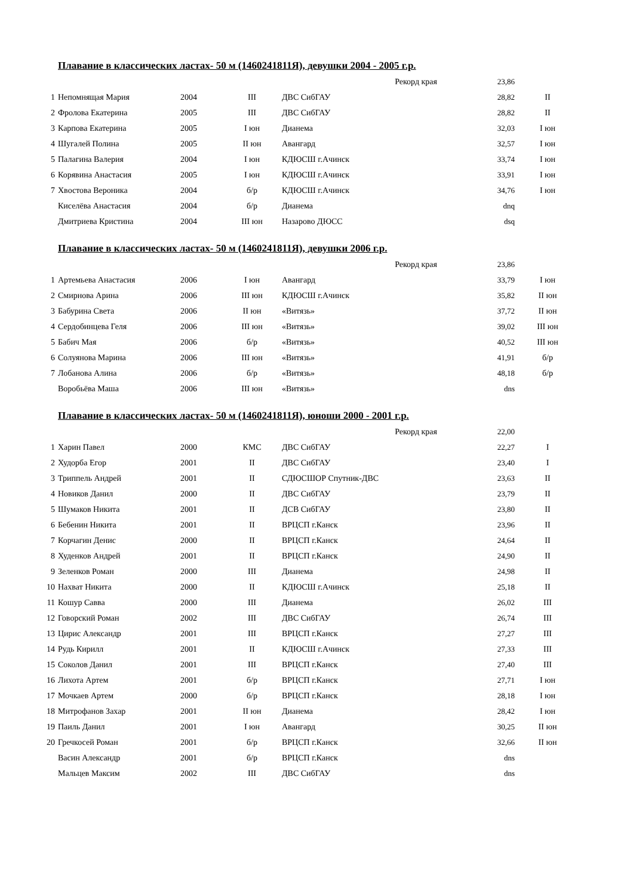Плавание в классических ластах- 50 м (1460241811Я), девушки 2004 - 2005 г.р.
| Рекорд края | | | | | 23,86 | |
| 1 | Непомнящая Мария | 2004 | III | ДВС СибГАУ | 28,82 | II |
| 2 | Фролова Екатерина | 2005 | III | ДВС СибГАУ | 28,82 | II |
| 3 | Карпова Екатерина | 2005 | I юн | Дианема | 32,03 | I юн |
| 4 | Шугалей Полина | 2005 | II юн | Авангард | 32,57 | I юн |
| 5 | Палагина Валерия | 2004 | I юн | КДЮСШ г.Ачинск | 33,74 | I юн |
| 6 | Корявина Анастасия | 2005 | I юн | КДЮСШ г.Ачинск | 33,91 | I юн |
| 7 | Хвостова Вероника | 2004 | б/р | КДЮСШ г.Ачинск | 34,76 | I юн |
| | Киселёва Анастасия | 2004 | б/р | Дианема | dnq | |
| | Дмитриева Кристина | 2004 | III юн | Назарово ДЮСС | dsq | |
Плавание в классических ластах- 50 м (1460241811Я), девушки 2006 г.р.
| Рекорд края | | | | | 23,86 | |
| 1 | Артемьева Анастасия | 2006 | I юн | Авангард | 33,79 | I юн |
| 2 | Смирнова Арина | 2006 | III юн | КДЮСШ г.Ачинск | 35,82 | II юн |
| 3 | Бабурина Света | 2006 | II юн | «Витязь» | 37,72 | II юн |
| 4 | Сердобинцева Геля | 2006 | III юн | «Витязь» | 39,02 | III юн |
| 5 | Бабич Мая | 2006 | б/р | «Витязь» | 40,52 | III юн |
| 6 | Солуянова Марина | 2006 | III юн | «Витязь» | 41,91 | б/р |
| 7 | Лобанова Алина | 2006 | б/р | «Витязь» | 48,18 | б/р |
| | Воробьёва Маша | 2006 | III юн | «Витязь» | dns | |
Плавание в классических ластах- 50 м (1460241811Я), юноши 2000 - 2001 г.р.
| Рекорд края | | | | | 22,00 | |
| 1 | Харин Павел | 2000 | КМС | ДВС СибГАУ | 22,27 | I |
| 2 | Худорба Егор | 2001 | II | ДВС СибГАУ | 23,40 | I |
| 3 | Триппель Андрей | 2001 | II | СДЮСШОР Спутник-ДВС | 23,63 | II |
| 4 | Новиков Данил | 2000 | II | ДВС СибГАУ | 23,79 | II |
| 5 | Шумаков Никита | 2001 | II | ДСВ СибГАУ | 23,80 | II |
| 6 | Бебенин Никита | 2001 | II | ВРЦСП г.Канск | 23,96 | II |
| 7 | Корчагин Денис | 2000 | II | ВРЦСП г.Канск | 24,64 | II |
| 8 | Худенков Андрей | 2001 | II | ВРЦСП г.Канск | 24,90 | II |
| 9 | Зеленков Роман | 2000 | III | Дианема | 24,98 | II |
| 10 | Нахват Никита | 2000 | II | КДЮСШ г.Ачинск | 25,18 | II |
| 11 | Кошур Савва | 2000 | III | Дианема | 26,02 | III |
| 12 | Говорский Роман | 2002 | III | ДВС СибГАУ | 26,74 | III |
| 13 | Цирис Александр | 2001 | III | ВРЦСП г.Канск | 27,27 | III |
| 14 | Рудь Кирилл | 2001 | II | КДЮСШ г.Ачинск | 27,33 | III |
| 15 | Соколов Данил | 2001 | III | ВРЦСП г.Канск | 27,40 | III |
| 16 | Лихота Артем | 2001 | б/р | ВРЦСП г.Канск | 27,71 | I юн |
| 17 | Мочкаев Артем | 2000 | б/р | ВРЦСП г.Канск | 28,18 | I юн |
| 18 | Митрофанов Захар | 2001 | II юн | Дианема | 28,42 | I юн |
| 19 | Паиль Данил | 2001 | I юн | Авангард | 30,25 | II юн |
| 20 | Гречкосей Роман | 2001 | б/р | ВРЦСП г.Канск | 32,66 | II юн |
| | Васин Александр | 2001 | б/р | ВРЦСП г.Канск | dns | |
| | Мальцев Максим | 2002 | III | ДВС СибГАУ | dns | |